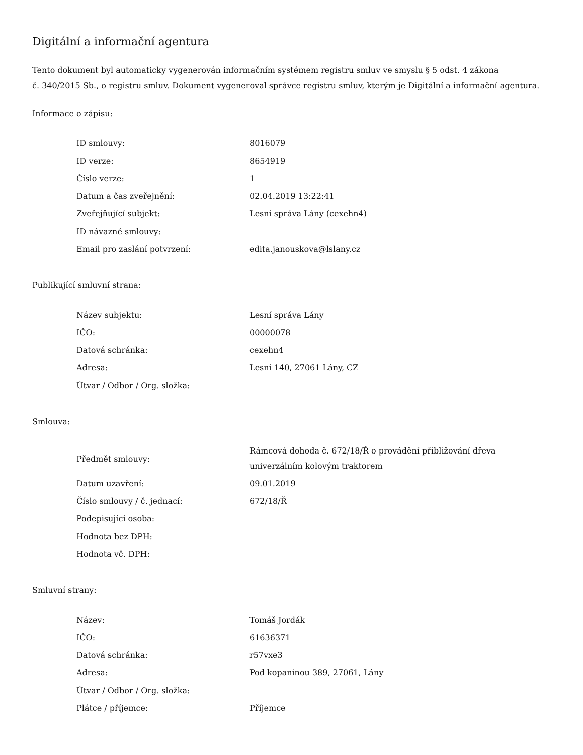Digitální a informační agentura
Tento dokument byl automaticky vygenerován informačním systémem registru smluv ve smyslu § 5 odst. 4 zákona
č. 340/2015 Sb., o registru smluv. Dokument vygeneroval správce registru smluv, kterým je Digitální a informační agentura.
Informace o zápisu:
| ID smlouvy: | 8016079 |
| ID verze: | 8654919 |
| Číslo verze: | 1 |
| Datum a čas zveřejnění: | 02.04.2019 13:22:41 |
| Zveřejňující subjekt: | Lesní správa Lány (cexehn4) |
| ID návazné smlouvy: | |
| Email pro zaslání potvrzení: | edita.janouskova@lslany.cz |
Publikující smluvní strana:
| Název subjektu: | Lesní správa Lány |
| IČO: | 00000078 |
| Datová schránka: | cexehn4 |
| Adresa: | Lesní 140, 27061 Lány, CZ |
| Útvar / Odbor / Org. složka: | |
Smlouva:
| Předmět smlouvy: | Rámcová dohoda č. 672/18/Ř o provádění přibližování dřeva univerzálním kolovým traktorem |
| Datum uzavření: | 09.01.2019 |
| Číslo smlouvy / č. jednací: | 672/18/Ř |
| Podepisující osoba: | |
| Hodnota bez DPH: | |
| Hodnota vč. DPH: | |
Smluvní strany:
| Název: | Tomáš Jordák |
| IČO: | 61636371 |
| Datová schránka: | r57vxe3 |
| Adresa: | Pod kopaninou 389, 27061, Lány |
| Útvar / Odbor / Org. složka: | |
| Plátce / příjemce: | Příjemce |